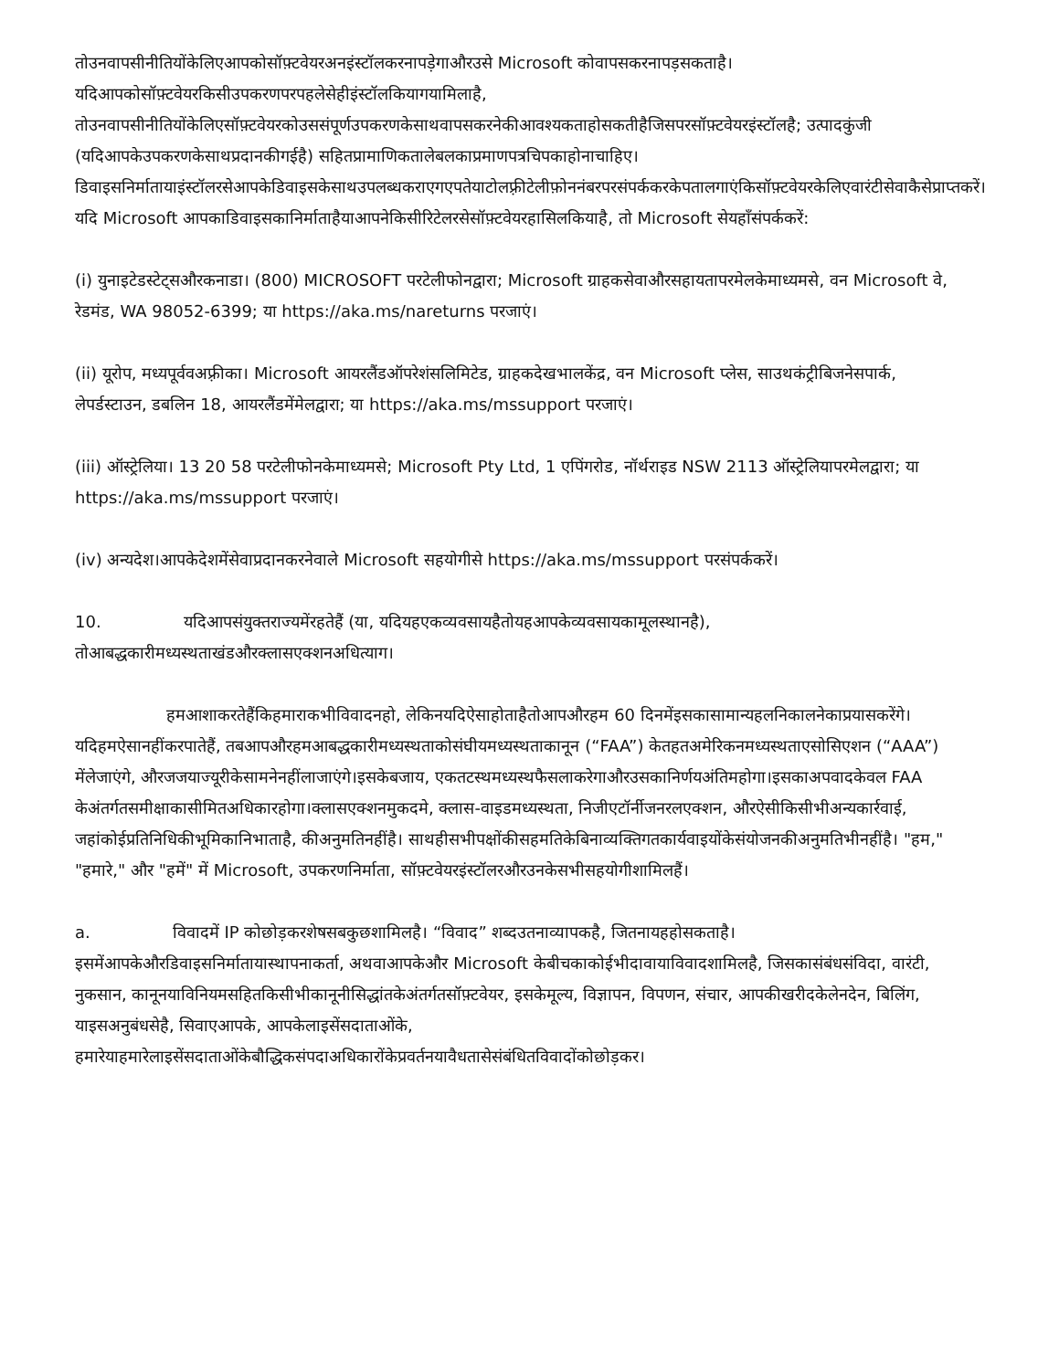तोउनवापसीनीतियोंकेलिएआपकोसॉफ़्टवेयरअनइंस्टॉलकरनापड़ेगाऔरउसे Microsoft कोवापसकरनापड़सकताहै। यदिआपकोसॉफ़्टवेयरकिसीउपकरणपरपहलेसेहीइंस्टॉलकियागयामिलाहै, तोउनवापसीनीतियोंकेलिएसॉफ़्टवेयरकोउससंपूर्णउपकरणकेसाथवापसकरनेकीआवश्यकताहोसकतीहैजिसपरसॉफ़्टवेयरइंस्टॉलहै; उत्पादकुंजी (यदिआपकेउपकरणकेसाथप्रदानकीगईहै) सहितप्रामाणिकतालेबलकाप्रमाणपत्रचिपकाहोनाचाहिए। डिवाइसनिर्मातायाइंस्टॉलरसेआपकेडिवाइसकेसाथउपलब्धकराएगएपतेयाटोलफ़्रीटेलीफ़ोननंबरपरसंपर्ककरकेपतालगाएंकिसॉफ़्टवेयरकेलिएवारंटीसेवाकैसेप्राप्तकरें।यदि Microsoft आपकाडिवाइसकानिर्माताहैयाआपनेकिसीरिटेलरसेसॉफ़्टवेयरहासिलकियाहै, तो Microsoft सेयहाँसंपर्ककरें:
(i) युनाइटेडस्टेट्सऔरकनाडा। (800) MICROSOFT परटेलीफोनद्वारा; Microsoft ग्राहकसेवाऔरसहायतापरमेलकेमाध्यमसे, वन Microsoft वे, रेडमंड, WA 98052-6399; या https://aka.ms/nareturns परजाएं।
(ii) यूरोप, मध्यपूर्ववअफ़्रीका। Microsoft आयरलैंडऑपरेशंसलिमिटेड, ग्राहकदेखभालकेंद्र, वन Microsoft प्लेस, साउथकंट्रीबिजनेसपार्क, लेपर्डस्टाउन, डबलिन 18, आयरलैंडमेंमेलद्वारा; या https://aka.ms/mssupport परजाएं।
(iii) ऑस्ट्रेलिया। 13 20 58 परटेलीफोनकेमाध्यमसे; Microsoft Pty Ltd, 1 एपिंगरोड, नॉर्थराइड NSW 2113 ऑस्ट्रेलियापरमेलद्वारा; या https://aka.ms/mssupport परजाएं।
(iv) अन्यदेश।आपकेदेशमेंसेवाप्रदानकरनेवाले Microsoft सहयोगीसे https://aka.ms/mssupport परसंपर्ककरें।
10. यदिआपसंयुक्तराज्यमेंरहतेहैं (या, यदियहएकव्यवसायहैतोयहआपकेव्यवसायकामूलस्थानहै), तोआबद्धकारीमध्यस्थताखंडऔरक्लासएक्शनअधित्याग।
हमआशाकरतेहैंकिहमाराकभीविवादनहो, लेकिनयदिऐसाहोताहैतोआपऔरहम 60 दिनमेंइसकासामान्यहलनिकालनेकाप्रयासकरेंगे।यदिहमऐसानहींकरपातेहैं, तबआपऔरहमआबद्धकारीमध्यस्थताकोसंघीयमध्यस्थताकानून (“FAA”) केतहतअमेरिकनमध्यस्थताएसोसिएशन (“AAA”) मेंलेजाएंगे, औरजजयाज्यूरीकेसामनेनहींलाजाएंगे।इसकेबजाय, एकतटस्थमध्यस्थफैसलाकरेगाऔरउसकानिर्णयअंतिमहोगा।इसकाअपवादकेवल FAA केअंतर्गतसमीक्षाकासीमितअधिकारहोगा।क्लासएक्शनमुकदमे, क्लास-वाइडमध्यस्थता, निजीएटॉर्नीजनरलएक्शन, औरऐसीकिसीभीअन्यकार्रवाई, जहांकोईप्रतिनिधिकीभूमिकानिभाताहै, कीअनुमतिनहींहै। साथहीसभीपक्षोंकीसहमतिकेबिनाव्यक्तिगतकार्यवाइयोंकेसंयोजनकीअनुमतिभीनहींहै। "हम," "हमारे," और "हमें" में Microsoft, उपकरणनिर्माता, सॉफ़्टवेयरइंस्टॉलरऔरउनकेसभीसहयोगीशामिलहैं।
a. विवादमें IP कोछोड़करशेषसबकुछशामिलहै। “विवाद” शब्दउतनाव्यापकहै, जितनायहहोसकताहै। इसमेंआपकेऔरडिवाइसनिर्मातायास्थापनाकर्ता, अथवाआपकेऔर Microsoft केबीचकाकोईभीदावायाविवादशामिलहै, जिसकासंबंधसंविदा, वारंटी, नुकसान, कानूनयाविनियमसहितकिसीभीकानूनीसिद्धांतकेअंतर्गतसॉफ़्टवेयर, इसकेमूल्य, विज्ञापन, विपणन, संचार, आपकीखरीदकेलेनदेन, बिलिंग, याइसअनुबंधसेहै, सिवाएआपके, आपकेलाइसेंसदाताओंके, हमारेयाहमारेलाइसेंसदाताओंकेबौद्धिकसंपदाअधिकारोंकेप्रवर्तनयावैधतासेसंबंधितविवादोंकोछोड़कर।